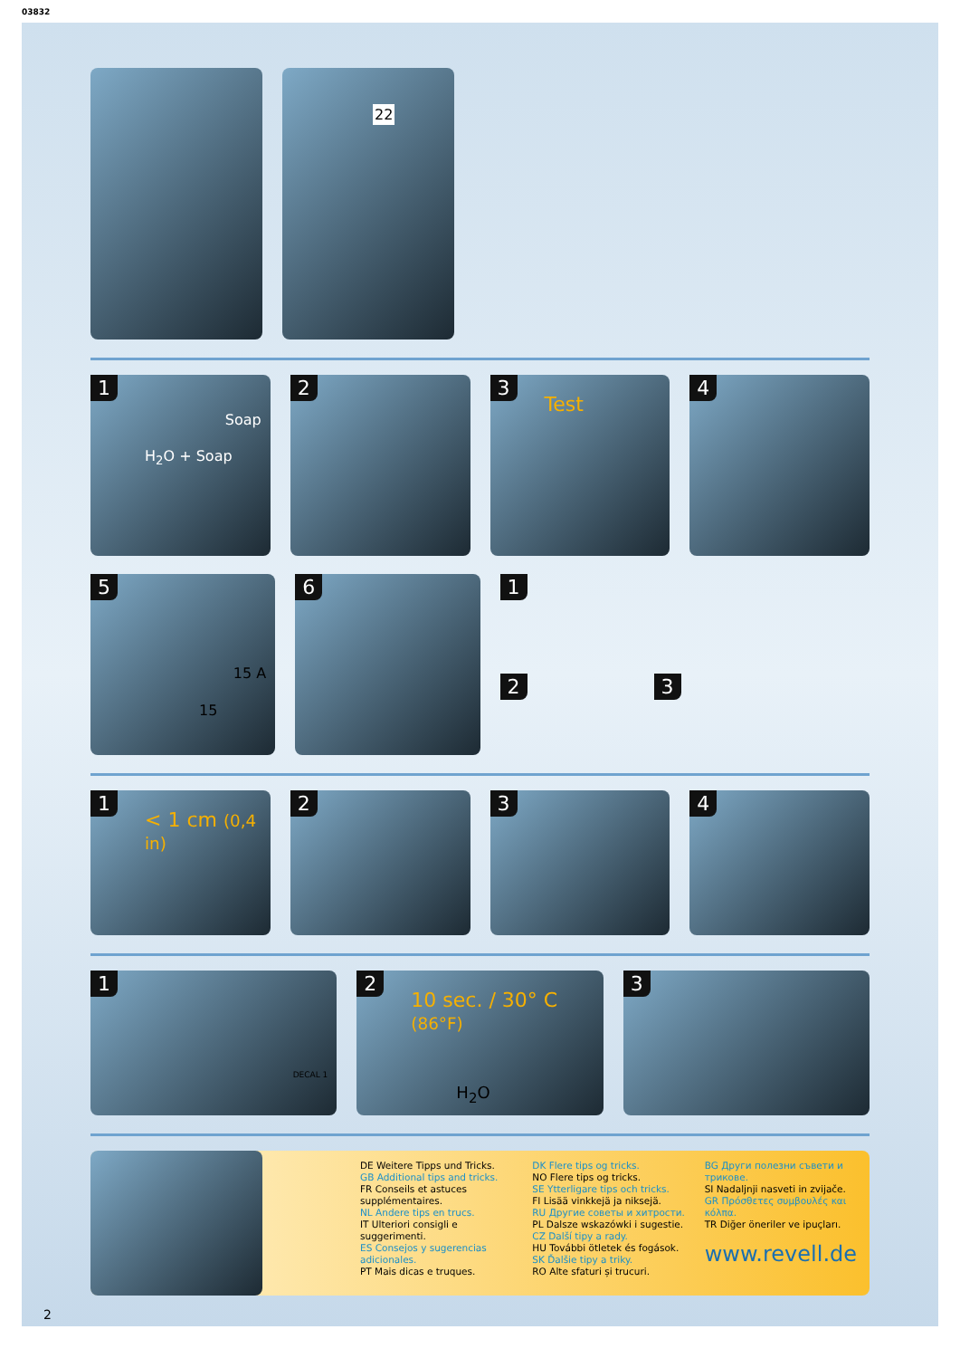03832
22
1
H<sub>2</sub>O + Soap
Soap
2
3
Test
4
5
15
15 A
6
1
2 3
1
< 1 cm (0,4 in)
2
3
4
1
DECAL 1
2
10 sec. / 30° C (86°F)
H<sub>2</sub>O
3
DE Weitere Tipps und Tricks.
GB Additional tips and tricks.
FR Conseils et astuces supplémentaires.
NL Andere tips en trucs.
IT Ulteriori consigli e suggerimenti.
ES Consejos y sugerencias adicionales.
PT Mais dicas e truques.
DK Flere tips og tricks.
NO Flere tips og tricks.
SE Ytterligare tips och tricks.
FI Lisää vinkkejä ja niksejä.
RU Другие советы и хитрости.
PL Dalsze wskazówki i sugestie.
CZ Další tipy a rady.
HU További ötletek és fogások.
SK Ďalšie tipy a triky.
RO Alte sfaturi și trucuri.
BG Други полезни съвети и трикове.
SI Nadaljnji nasveti in zvijače.
GR Πρόσθετες συμβουλές και κόλπα.
TR Diğer öneriler ve ipuçları.
www.revell.de
2